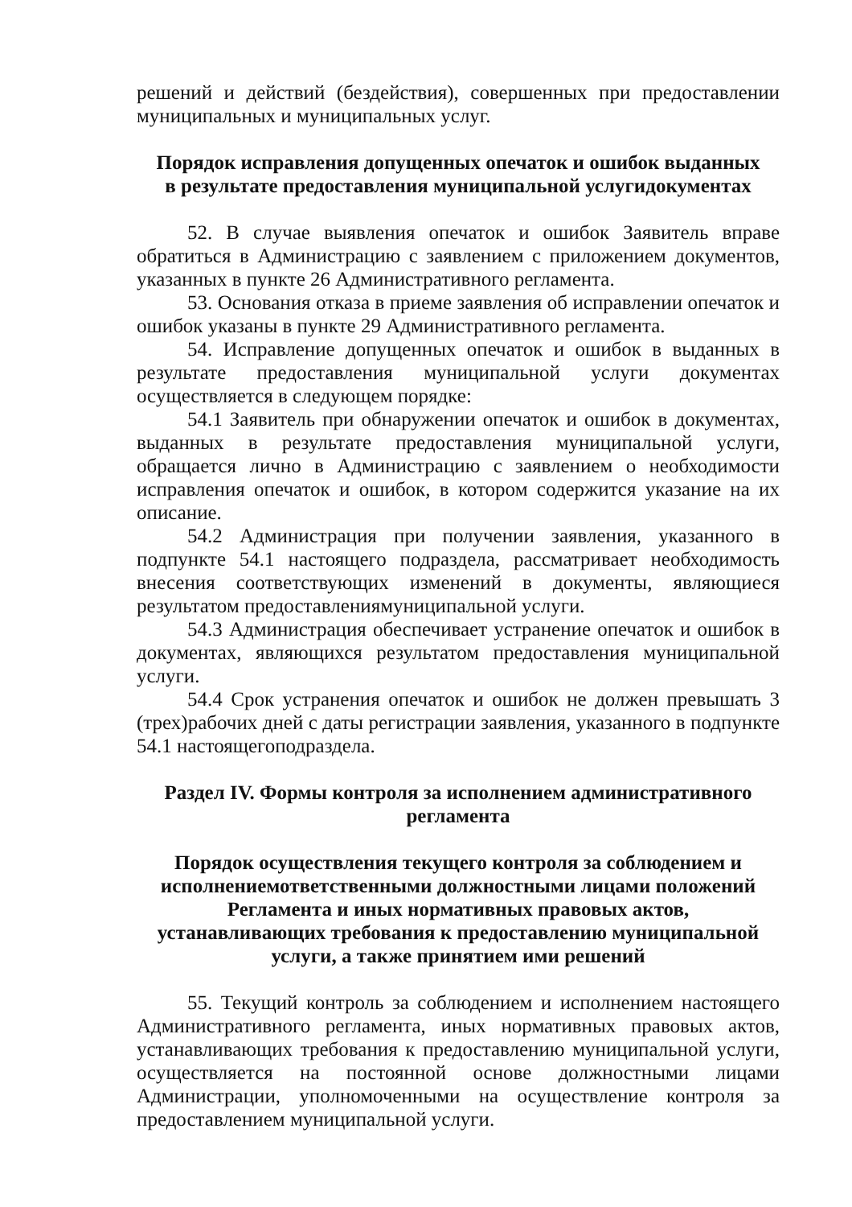решений и действий (бездействия), совершенных при предоставлении муниципальных и муниципальных услуг.
Порядок исправления допущенных опечаток и ошибок выданных
в результате предоставления муниципальной услугидокументах
52. В случае выявления опечаток и ошибок Заявитель вправе обратиться в Администрацию с заявлением с приложением документов, указанных в пункте 26 Административного регламента.
53. Основания отказа в приеме заявления об исправлении опечаток и ошибок указаны в пункте 29 Административного регламента.
54. Исправление допущенных опечаток и ошибок в выданных в результате предоставления муниципальной услуги документах осуществляется в следующем порядке:
54.1 Заявитель при обнаружении опечаток и ошибок в документах, выданных в результате предоставления муниципальной услуги, обращается лично в Администрацию с заявлением о необходимости исправления опечаток и ошибок, в котором содержится указание на их описание.
54.2 Администрация при получении заявления, указанного в подпункте 54.1 настоящего подраздела, рассматривает необходимость внесения соответствующих изменений в документы, являющиеся результатом предоставлениямуниципальной услуги.
54.3 Администрация обеспечивает устранение опечаток и ошибок в документах, являющихся результатом предоставления муниципальной услуги.
54.4 Срок устранения опечаток и ошибок не должен превышать 3 (трех)рабочих дней с даты регистрации заявления, указанного в подпункте 54.1 настоящегоподраздела.
Раздел IV. Формы контроля за исполнением административного
регламента
Порядок осуществления текущего контроля за соблюдением и
исполнениемответственными должностными лицами положений
Регламента и иных нормативных правовых актов,
устанавливающих требования к предоставлению муниципальной
услуги, а также принятием ими решений
55. Текущий контроль за соблюдением и исполнением настоящего Административного регламента, иных нормативных правовых актов, устанавливающих требования к предоставлению муниципальной услуги, осуществляется на постоянной основе должностными лицами Администрации, уполномоченными на осуществление контроля за предоставлением муниципальной услуги.